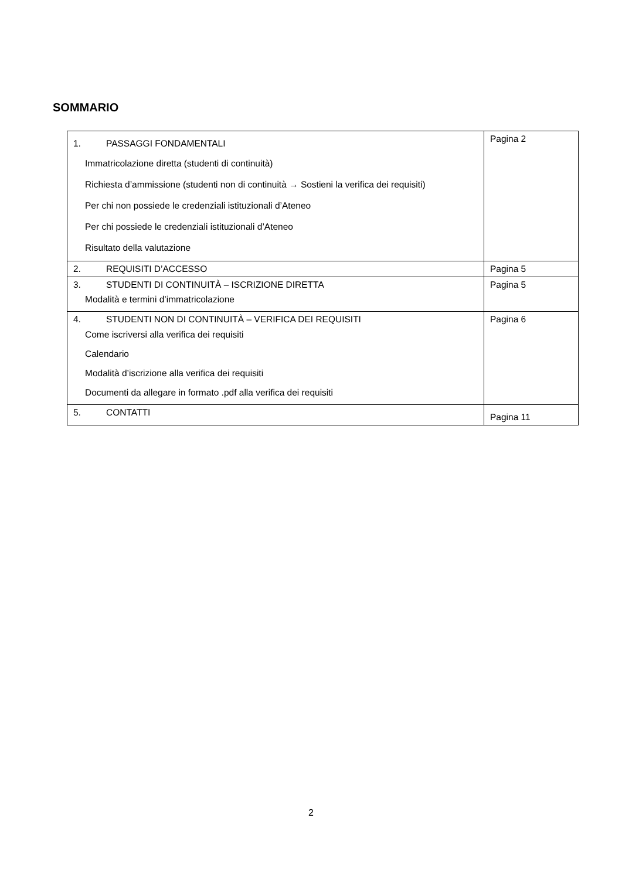SOMMARIO
| 1. PASSAGGI FONDAMENTALI Immatricolazione diretta (studenti di continuità) Richiesta d’ammissione (studenti non di continuità → Sostieni la verifica dei requisiti) Per chi non possiede le credenziali istituzionali d’Ateneo Per chi possiede le credenziali istituzionali d’Ateneo Risultato della valutazione | Pagina 2 |
| 2. REQUISITI D’ACCESSO | Pagina 5 |
| 3. STUDENTI DI CONTINUITÀ – ISCRIZIONE DIRETTA Modalità e termini d’immatricolazione | Pagina 5 |
| 4. STUDENTI NON DI CONTINUITÀ – VERIFICA DEI REQUISITI Come iscriversi alla verifica dei requisiti Calendario Modalità d’iscrizione alla verifica dei requisiti Documenti da allegare in formato .pdf alla verifica dei requisiti | Pagina 6 |
| 5. CONTATTI | Pagina 11 |
2